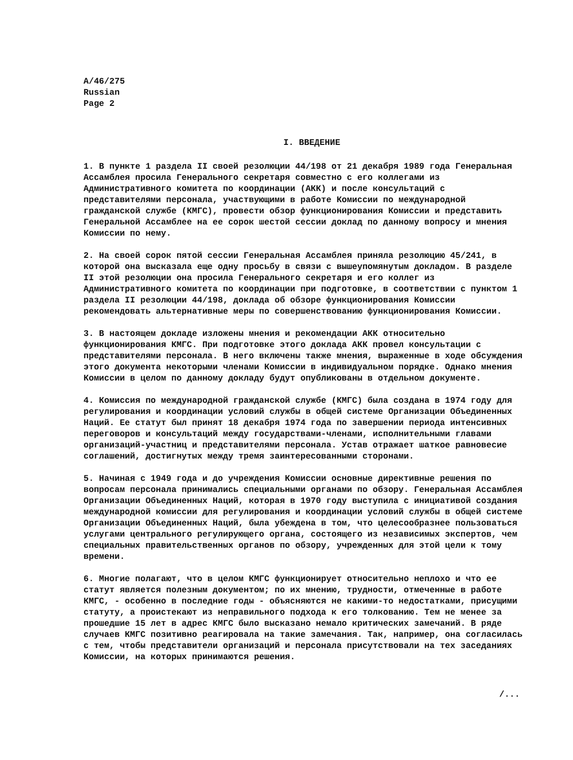A/46/275
Russian
Page 2
I. ВВЕДЕНИЕ
1. В пункте 1 раздела II своей резолюции 44/198 от 21 декабря 1989 года Генеральная Ассамблея просила Генерального секретаря совместно с его коллегами из Административного комитета по координации (АКК) и после консультаций с представителями персонала, участвующими в работе Комиссии по международной гражданской службе (КМГС), провести обзор функционирования Комиссии и представить Генеральной Ассамблее на ее сорок шестой сессии доклад по данному вопросу и мнения Комиссии по нему.
2. На своей сорок пятой сессии Генеральная Ассамблея приняла резолюцию 45/241, в которой она высказала еще одну просьбу в связи с вышеупомянутым докладом. В разделе II этой резолюции она просила Генерального секретаря и его коллег из Административного комитета по координации при подготовке, в соответствии с пунктом 1 раздела II резолюции 44/198, доклада об обзоре функционирования Комиссии рекомендовать альтернативные меры по совершенствованию функционирования Комиссии.
3. В настоящем докладе изложены мнения и рекомендации АКК относительно функционирования КМГС. При подготовке этого доклада АКК провел консультации с представителями персонала. В него включены также мнения, выраженные в ходе обсуждения этого документа некоторыми членами Комиссии в индивидуальном порядке. Однако мнения Комиссии в целом по данному докладу будут опубликованы в отдельном документе.
4. Комиссия по международной гражданской службе (КМГС) была создана в 1974 году для регулирования и координации условий службы в общей системе Организации Объединенных Наций. Ее статут был принят 18 декабря 1974 года по завершении периода интенсивных переговоров и консультаций между государствами-членами, исполнительными главами организаций-участниц и представителями персонала. Устав отражает шаткое равновесие соглашений, достигнутых между тремя заинтересованными сторонами.
5. Начиная с 1949 года и до учреждения Комиссии основные директивные решения по вопросам персонала принимались специальными органами по обзору. Генеральная Ассамблея Организации Объединенных Наций, которая в 1970 году выступила с инициативой создания международной комиссии для регулирования и координации условий службы в общей системе Организации Объединенных Наций, была убеждена в том, что целесообразнее пользоваться услугами центрального регулирующего органа, состоящего из независимых экспертов, чем специальных правительственных органов по обзору, учрежденных для этой цели к тому времени.
6. Многие полагают, что в целом КМГС функционирует относительно неплохо и что ее статут является полезным документом; по их мнению, трудности, отмеченные в работе КМГС, - особенно в последние годы - объясняются не какими-то недостатками, присущими статуту, а проистекают из неправильного подхода к его толкованию. Тем не менее за прошедшие 15 лет в адрес КМГС было высказано немало критических замечаний. В ряде случаев КМГС позитивно реагировала на такие замечания. Так, например, она согласилась с тем, чтобы представители организаций и персонала присутствовали на тех заседаниях Комиссии, на которых принимаются решения.
/...